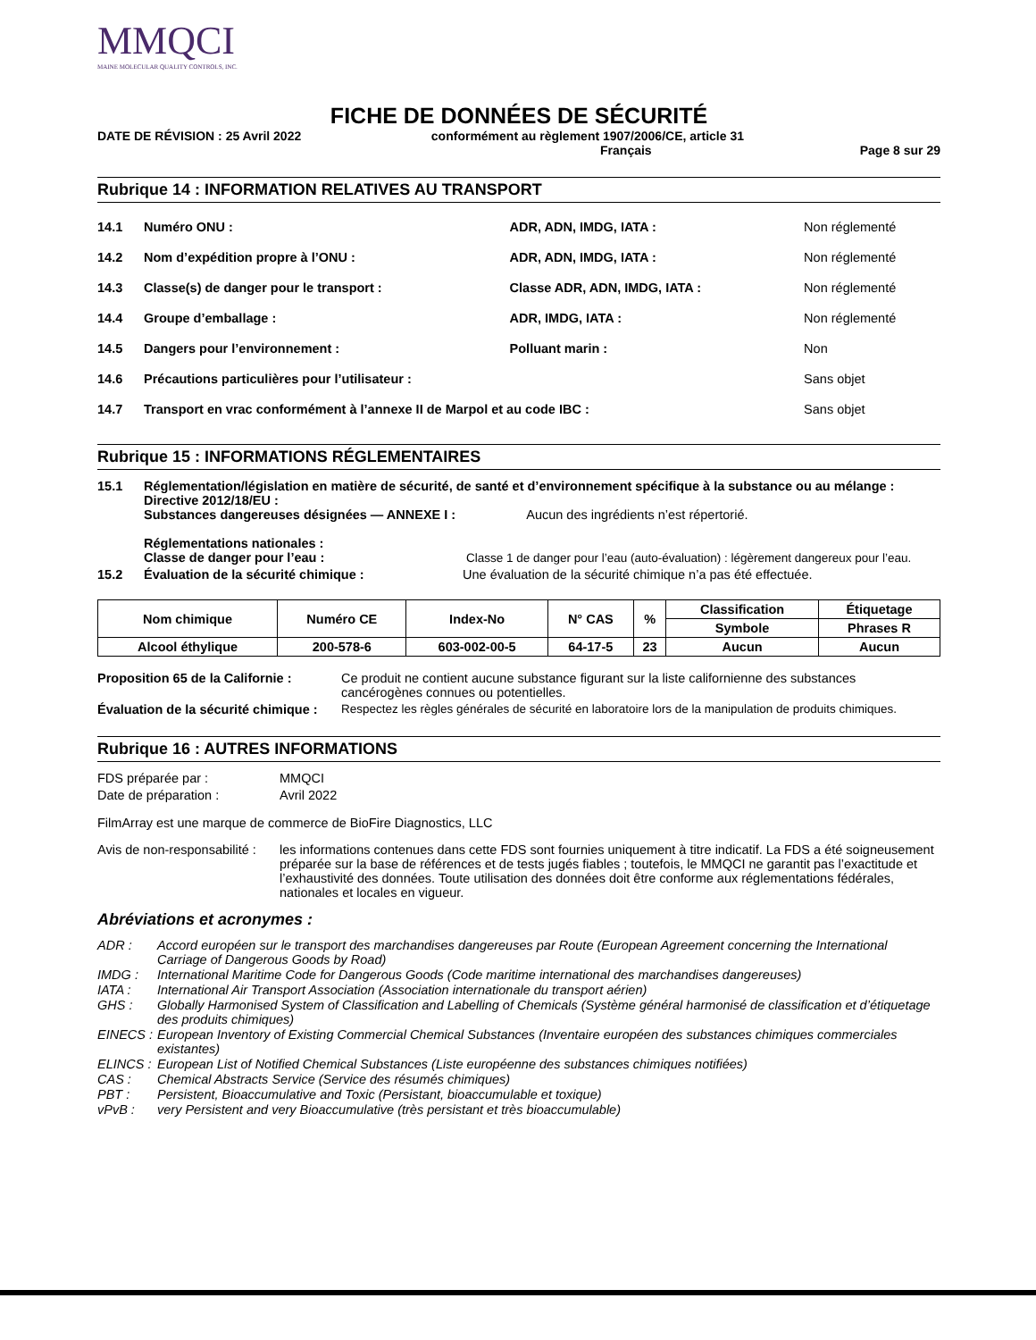MMQCI
MAINE MOLECULAR QUALITY CONTROLS, INC.
FICHE DE DONNÉES DE SÉCURITÉ
DATE DE RÉVISION : 25 Avril 2022 conformément au règlement 1907/2006/CE, article 31
Français Page 8 sur 29
Rubrique 14 : INFORMATION RELATIVES AU TRANSPORT
| 14.1 | Numéro ONU : | ADR, ADN, IMDG, IATA : | Non réglementé |
| 14.2 | Nom d’expédition propre à l’ONU : | ADR, ADN, IMDG, IATA : | Non réglementé |
| 14.3 | Classe(s) de danger pour le transport : | Classe ADR, ADN, IMDG, IATA : | Non réglementé |
| 14.4 | Groupe d’emballage : | ADR, IMDG, IATA : | Non réglementé |
| 14.5 | Dangers pour l’environnement : | Polluant marin : | Non |
| 14.6 | Précautions particulières pour l’utilisateur : | | Sans objet |
| 14.7 | Transport en vrac conformément à l’annexe II de Marpol et au code IBC : | | Sans objet |
Rubrique 15 : INFORMATIONS RÉGLEMENTAIRES
15.1 Réglementation/législation en matière de sécurité, de santé et d’environnement spécifique à la substance ou au mélange :
Directive 2012/18/EU :
Substances dangereuses désignées — ANNEXE I : Aucun des ingrédients n’est répertorié.
Réglementations nationales :
Classe de danger pour l’eau : Classe 1 de danger pour l’eau (auto-évaluation) : légèrement dangereux pour l’eau.
15.2 Évaluation de la sécurité chimique : Une évaluation de la sécurité chimique n’a pas été effectuée.
| Nom chimique | Numéro CE | Index-No | N° CAS | % | Classification | Étiquetage |
| --- | --- | --- | --- | --- | --- | --- |
| | | | | | Symbole | Phrases R |
| Alcool éthylique | 200-578-6 | 603-002-00-5 | 64-17-5 | 23 | Aucun | Aucun |
Proposition 65 de la Californie : Ce produit ne contient aucune substance figurant sur la liste californienne des substances cancérogènes connues ou potentielles.
Évaluation de la sécurité chimique : Respectez les règles générales de sécurité en laboratoire lors de la manipulation de produits chimiques.
Rubrique 16 : AUTRES INFORMATIONS
FDS préparée par : MMQCI
Date de préparation : Avril 2022
FilmArray est une marque de commerce de BioFire Diagnostics, LLC
Avis de non-responsabilité : les informations contenues dans cette FDS sont fournies uniquement à titre indicatif. La FDS a été soigneusement préparée sur la base de références et de tests jugés fiables ; toutefois, le MMQCI ne garantit pas l’exactitude et l’exhaustivité des données. Toute utilisation des données doit être conforme aux réglementations fédérales, nationales et locales en vigueur.
Abréviations et acronymes :
ADR : Accord européen sur le transport des marchandises dangereuses par Route (European Agreement concerning the International Carriage of Dangerous Goods by Road)
IMDG : International Maritime Code for Dangerous Goods (Code maritime international des marchandises dangereuses)
IATA : International Air Transport Association (Association internationale du transport aérien)
GHS : Globally Harmonised System of Classification and Labelling of Chemicals (Système général harmonisé de classification et d’étiquetage des produits chimiques)
EINECS : European Inventory of Existing Commercial Chemical Substances (Inventaire européen des substances chimiques commerciales existantes)
ELINCS : European List of Notified Chemical Substances (Liste européenne des substances chimiques notifiées)
CAS : Chemical Abstracts Service (Service des résumés chimiques)
PBT : Persistent, Bioaccumulative and Toxic (Persistant, bioaccumulable et toxique)
vPvB : very Persistent and very Bioaccumulative (très persistant et très bioaccumulable)